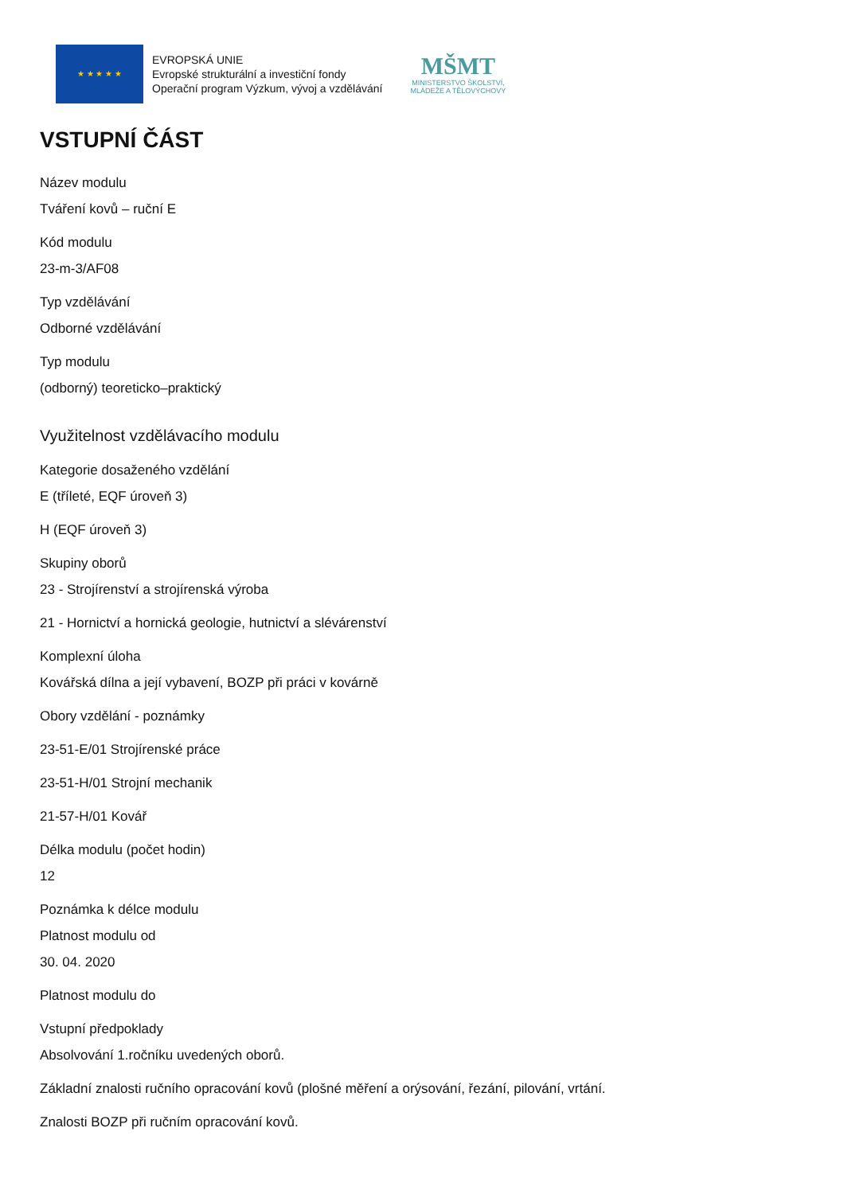★ ★ ★ ★ ★
EVROPSKÁ UNIE
Evropské strukturální a investiční fondy
Operační program Výzkum, vývoj a vzdělávání
MŠMT
MINISTERSTVO ŠKOLSTVÍ,
MLÁDEŽE A TĚLOVÝCHOVY
VSTUPNÍ ČÁST
Název modulu
Tváření kovů – ruční E
Kód modulu
23-m-3/AF08
Typ vzdělávání
Odborné vzdělávání
Typ modulu
(odborný) teoreticko–praktický
Využitelnost vzdělávacího modulu
Kategorie dosaženého vzdělání
E (tříleté, EQF úroveň 3)
H (EQF úroveň 3)
Skupiny oborů
23 - Strojírenství a strojírenská výroba
21 - Hornictví a hornická geologie, hutnictví a slévárenství
Komplexní úloha
Kovářská dílna a její vybavení, BOZP při práci v kovárně
Obory vzdělání - poznámky
23-51-E/01 Strojírenské práce
23-51-H/01 Strojní mechanik
21-57-H/01 Kovář
Délka modulu (počet hodin)
12
Poznámka k délce modulu
Platnost modulu od
30. 04. 2020
Platnost modulu do
Vstupní předpoklady
Absolvování 1.ročníku uvedených oborů.
Základní znalosti ručního opracování kovů (plošné měření a orýsování, řezání, pilování, vrtání.
Znalosti BOZP při ručním opracování kovů.